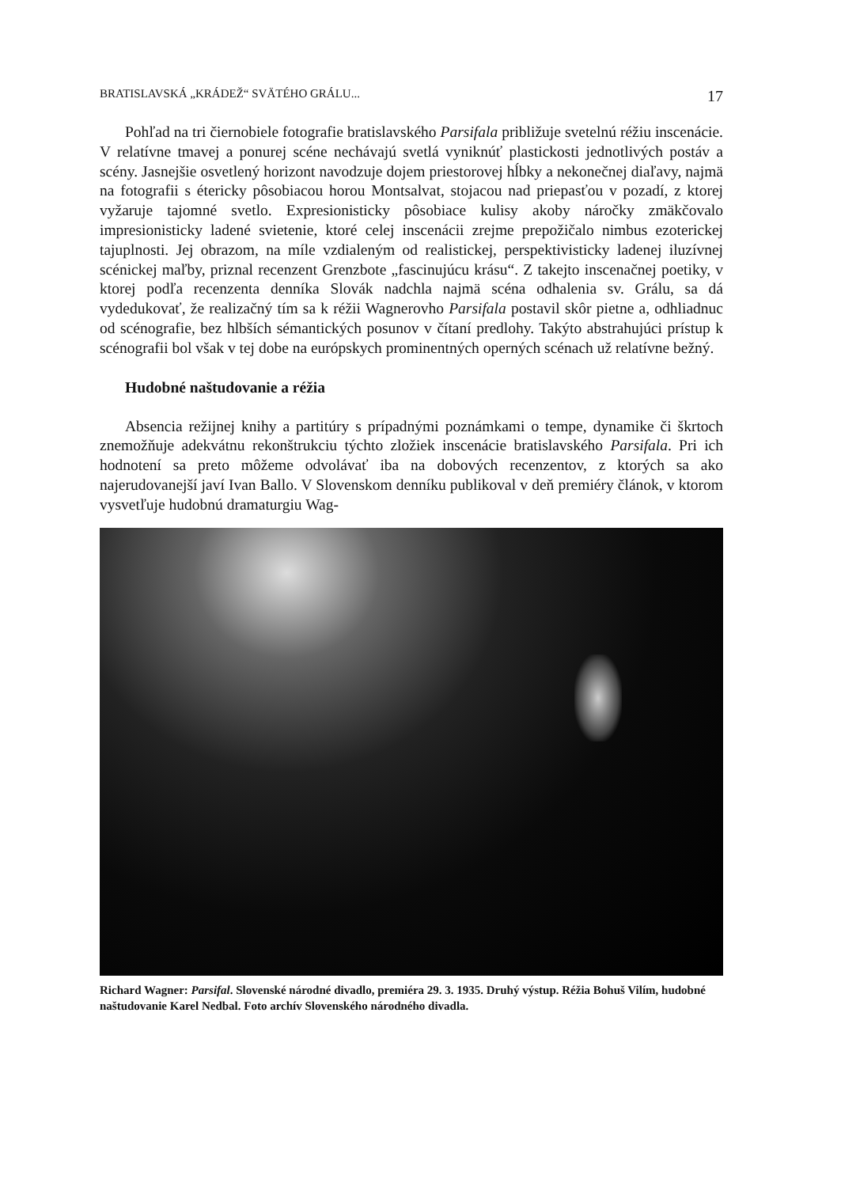BRATISLAVSKÁ „KRÁDEŽ“ SVÄTÉHO GRÁLU... 17
Pohľad na tri čiernobiele fotografie bratislavského Parsifala približuje svetelnú réžiu inscenácie. V relatívne tmavej a ponurej scéne nechávajú svetlá vyniknúť plastickosti jednotlivých postáv a scény. Jasnejšie osvetlený horizont navodzuje dojem priestorovej hĺbky a nekonečnej diaľavy, najmä na fotografii s étericky pôsobiacou horou Montsalvat, stojacou nad priepasťou v pozadí, z ktorej vyžaruje tajomné svetlo. Expresionisticky pôsobiace kulisy akoby náročky zmäkčovalo impresionisticky ladené svietenie, ktoré celej inscenácii zrejme prepožičalo nimbus ezoterickej tajuplnosti. Jej obrazom, na míle vzdialeným od realistickej, perspektivisticky ladenej iluzívnej scénickej maľby, priznal recenzent Grenzbote „fascinujúcu krásu“. Z takejto inscenačnej poetiky, v ktorej podľa recenzenta denníka Slovák nadchla najmä scéna odhalenia sv. Grálu, sa dá vydedukovať, že realizačný tím sa k réžii Wagnerovho Parsifala postavil skôr pietne a, odhliadnuc od scénografie, bez hlbších sémantických posunov v čítaní predlohy. Takýto abstrahujúci prístup k scénografii bol však v tej dobe na európskych prominentných operných scénach už relatívne bežný.
Hudobné naštudovanie a réžia
Absencia režijnej knihy a partitúry s prípadnými poznámkami o tempe, dynamike či škrtoch znemožňuje adekvátnu rekonštrukciu týchto zložiek inscenácie bratislavského Parsifala. Pri ich hodnotení sa preto môžeme odvolávať iba na dobových recenzentov, z ktorých sa ako najerudovanejší javí Ivan Ballo. V Slovenskom denníku publikoval v deň premiéry článok, v ktorom vysvetľuje hudobnú dramaturgiu Wag-
Richard Wagner: Parsifal. Slovenské národné divadlo, premiéra 29. 3. 1935. Druhý výstup. Réžia Bohuš Vilím, hudobné naštudovanie Karel Nedbal. Foto archív Slovenského národného divadla.